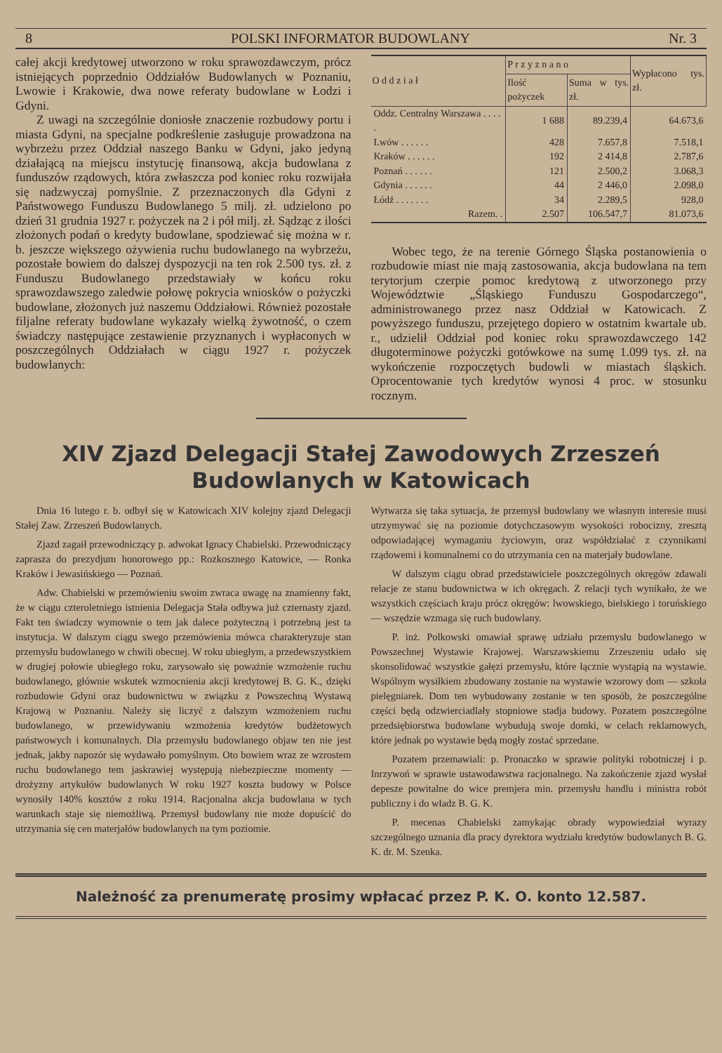8 POLSKI INFORMATOR BUDOWLANY Nr. 3
całej akcji kredytowej utworzono w roku sprawozdawczym, prócz istniejących poprzednio Oddziałów Budowlanych w Poznaniu, Lwowie i Krakowie, dwa nowe referaty budowlane w Łodzi i Gdyni.
Z uwagi na szczególnie doniosłe znaczenie rozbudowy portu i miasta Gdyni, na specjalne podkreślenie zasługuje prowadzona na wybrzeżu przez Oddział naszego Banku w Gdyni, jako jedyną działającą na miejscu instytucję finansową, akcja budowlana z funduszów rządowych, która zwłaszcza pod koniec roku rozwijała się nadzwyczaj pomyślnie. Z przeznaczonych dla Gdyni z Państwowego Funduszu Budowlanego 5 milj. zł. udzielono po dzień 31 grudnia 1927 r. pożyczek na 2 i pół milj. zł. Sądząc z ilości złożonych podań o kredyty budowlane, spodziewać się można w r. b. jeszcze większego ożywienia ruchu budowlanego na wybrzeżu, pozostałe bowiem do dalszej dyspozycji na ten rok 2.500 tys. zł. z Funduszu Budowlanego przedstawiały w końcu roku sprawozdawszego zaledwie połowę pokrycia wniosków o pożyczki budowlane, złożonych już naszemu Oddziałowi. Również pozostałe filjalne referaty budowlane wykazały wielką żywotność, o czem świadczy następujące zestawienie przyznanych i wypłaconych w poszczególnych Oddziałach w ciągu 1927 r. pożyczek budowlanych:
| O d d z i a ł | P r z y z n a n o | | Wypłacono tys. zł. |
| --- | --- | --- | --- |
| | Ilość pożyczek | Suma w tys. zł. | |
| Oddz. Centralny Warszawa . . . . . | 1 688 | 89.239,4 | 64.673,6 |
| Lwów . . . . . . | 428 | 7.657,8 | 7.518,1 |
| Kraków . . . . . . | 192 | 2 414,8 | 2.787,6 |
| Poznań . . . . . . | 121 | 2.500,2 | 3.068,3 |
| Gdynia . . . . . . | 44 | 2 446,0 | 2.098,0 |
| Łódź . . . . . . . | 34 | 2.289,5 | 928,0 |
| Razem. . | 2.507 | 106.547,7 | 81.073,6 |
Wobec tego, że na terenie Górnego Śląska postanowienia o rozbudowie miast nie mają zastosowania, akcja budowlana na tem terytorjum czerpie pomoc kredytową z utworzonego przy Województwie „Śląskiego Funduszu Gospodarczego“, administrowanego przez nasz Oddział w Katowicach. Z powyższego funduszu, przejętego dopiero w ostatnim kwartale ub. r., udzielił Oddział pod koniec roku sprawozdawczego 142 długoterminowe pożyczki gotówkowe na sumę 1.099 tys. zł. na wykończenie rozpoczętych budowli w miastach śląskich. Oprocentowanie tych kredytów wynosi 4 proc. w stosunku rocznym.
XIV Zjazd Delegacji Stałej Zawodowych Zrzeszeń
Budowlanych w Katowicach
Dnia 16 lutego r. b. odbył się w Katowicach XIV kolejny zjazd Delegacji Stałej Zaw. Zrzeszeń Budowlanych.
Zjazd zagaił przewodniczący p. adwokat Ignacy Chabielski. Przewodniczący zaprasza do prezydjum honorowego pp.: Rozkosznego Katowice, — Ronka Kraków i Jewasińskiego — Poznań.
Adw. Chabielski w przemówieniu swoim zwraca uwagę na znamienny fakt, że w ciągu czteroletniego istnienia Delegacja Stała odbywa już czternasty zjazd. Fakt ten świadczy wymownie o tem jak dalece pożyteczną i potrzebną jest ta instytucja. W dalszym ciągu swego przemówienia mówca charakteryzuje stan przemysłu budowlanego w chwili obecnej. W roku ubiegłym, a przedewszystkiem w drugiej połowie ubiegłego roku, zarysowało się poważnie wzmożenie ruchu budowlanego, głównie wskutek wzmocnienia akcji kredytowej B. G. K., dzięki rozbudowie Gdyni oraz budownictwu w związku z Powszechną Wystawą Krajową w Poznaniu. Należy się liczyć z dalszym wzmożeniem ruchu budowlanego, w przewidywaniu wzmożenia kredytów budżetowych państwowych i komunalnych. Dla przemysłu budowlanego objaw ten nie jest jednak, jakby napozór się wydawało pomyślnym. Oto bowiem wraz ze wzrostem ruchu budowlanego tem jaskrawiej występują niebezpieczne momenty — drożyzny artykułów budowlanych W roku 1927 koszta budowy w Polsce wynosiły 140% kosztów z roku 1914. Racjonalna akcja budowlana w tych warunkach staje się niemożliwą. Przemysł budowlany nie może dopuścić do utrzymania się cen materjałów budowlanych na tym poziomie.
Wytwarza się taka sytuacja, że przemysł budowlany we własnym interesie musi utrzymywać się na poziomie dotychczasowym wysokości robocizny, zresztą odpowiadającej wymaganiu życiowym, oraz współdziałać z czynnikami rządowemi i komunalnemi co do utrzymania cen na materjały budowlane.
W dalszym ciągu obrad przedstawiciele poszczególnych okręgów zdawali relacje ze stanu budownictwa w ich okręgach. Z relacji tych wynikało, że we wszystkich częściach kraju prócz okręgów: lwowskiego, bielskiego i toruńskiego — wszędzie wzmaga się ruch budowlany.
P. inż. Polkowski omawiał sprawę udziału przemysłu budowlanego w Powszechnej Wystawie Krajowej. Warszawskiemu Zrzeszeniu udało się skonsolidować wszystkie gałęzi przemysłu, które łącznie wystąpią na wystawie. Wspólnym wysiłkiem zbudowany zostanie na wystawie wzorowy dom — szkoła pielęgniarek. Dom ten wybudowany zostanie w ten sposób, że poszczególne części będą odzwierciadlały stopniowe stadja budowy. Pozatem poszczególne przedsiębiorstwa budowlane wybudują swoje domki, w celach reklamowych, które jednak po wystawie będą mogły zostać sprzedane.
Pozatem przemawiali: p. Pronaczko w sprawie polityki robotniczej i p. Inrzywoń w sprawie ustawodawstwa racjonalnego. Na zakończenie zjazd wysłał depesze powitalne do wice premjera min. przemysłu handlu i ministra robót publiczny i do władz B. G. K.
P. mecenas Chabielski zamykając obrady wypowiedział wyrazy szczególnego uznania dla pracy dyrektora wydziału kredytów budowlanych B. G. K. dr. M. Szenka.
Należność za prenumeratę prosimy wpłacać przez P. K. O. konto 12.587.